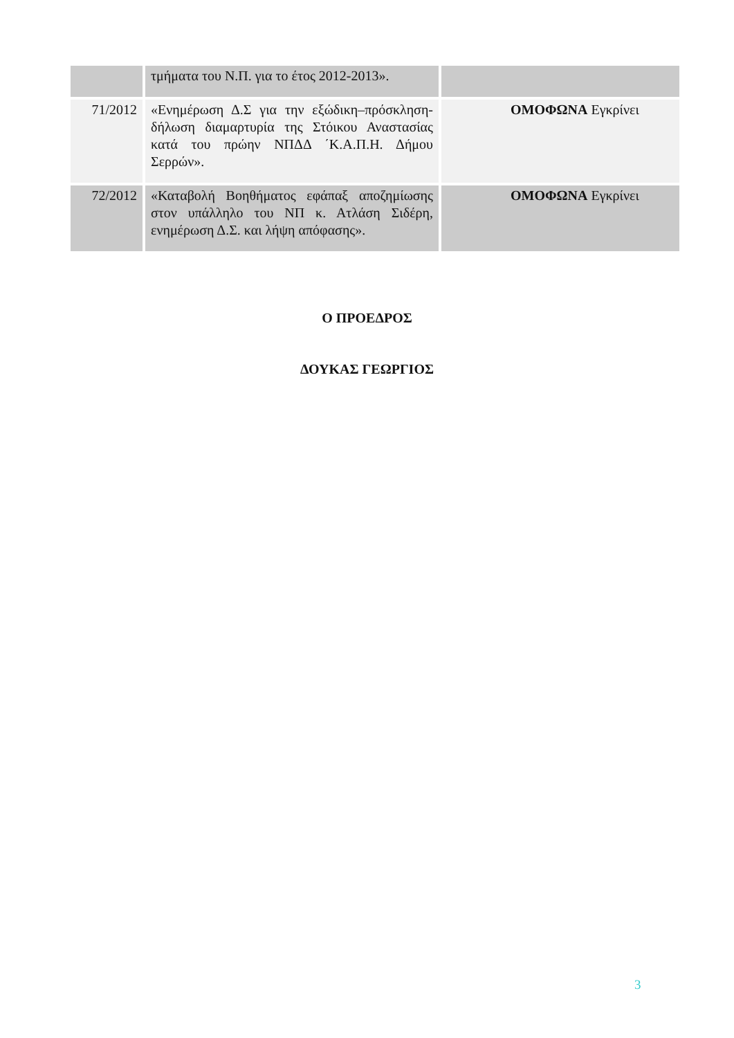| | τμήματα του Ν.Π. για το έτος 2012-2013». | |
| 71/2012 | «Ενημέρωση Δ.Σ για την εξώδικη–πρόσκληση-δήλωση διαμαρτυρία της Στόικου Αναστασίας κατά του πρώην ΝΠΔΔ ΄Κ.Α.Π.Η. Δήμου Σερρών». | ΟΜΟΦΩΝΑ Εγκρίνει |
| 72/2012 | «Καταβολή Βοηθήματος εφάπαξ αποζημίωσης στον υπάλληλο του ΝΠ κ. Ατλάση Σιδέρη, ενημέρωση Δ.Σ. και λήψη απόφασης». | ΟΜΟΦΩΝΑ Εγκρίνει |
Ο ΠΡΟΕΔΡΟΣ
ΔΟΥΚΑΣ ΓΕΩΡΓΙΟΣ
3